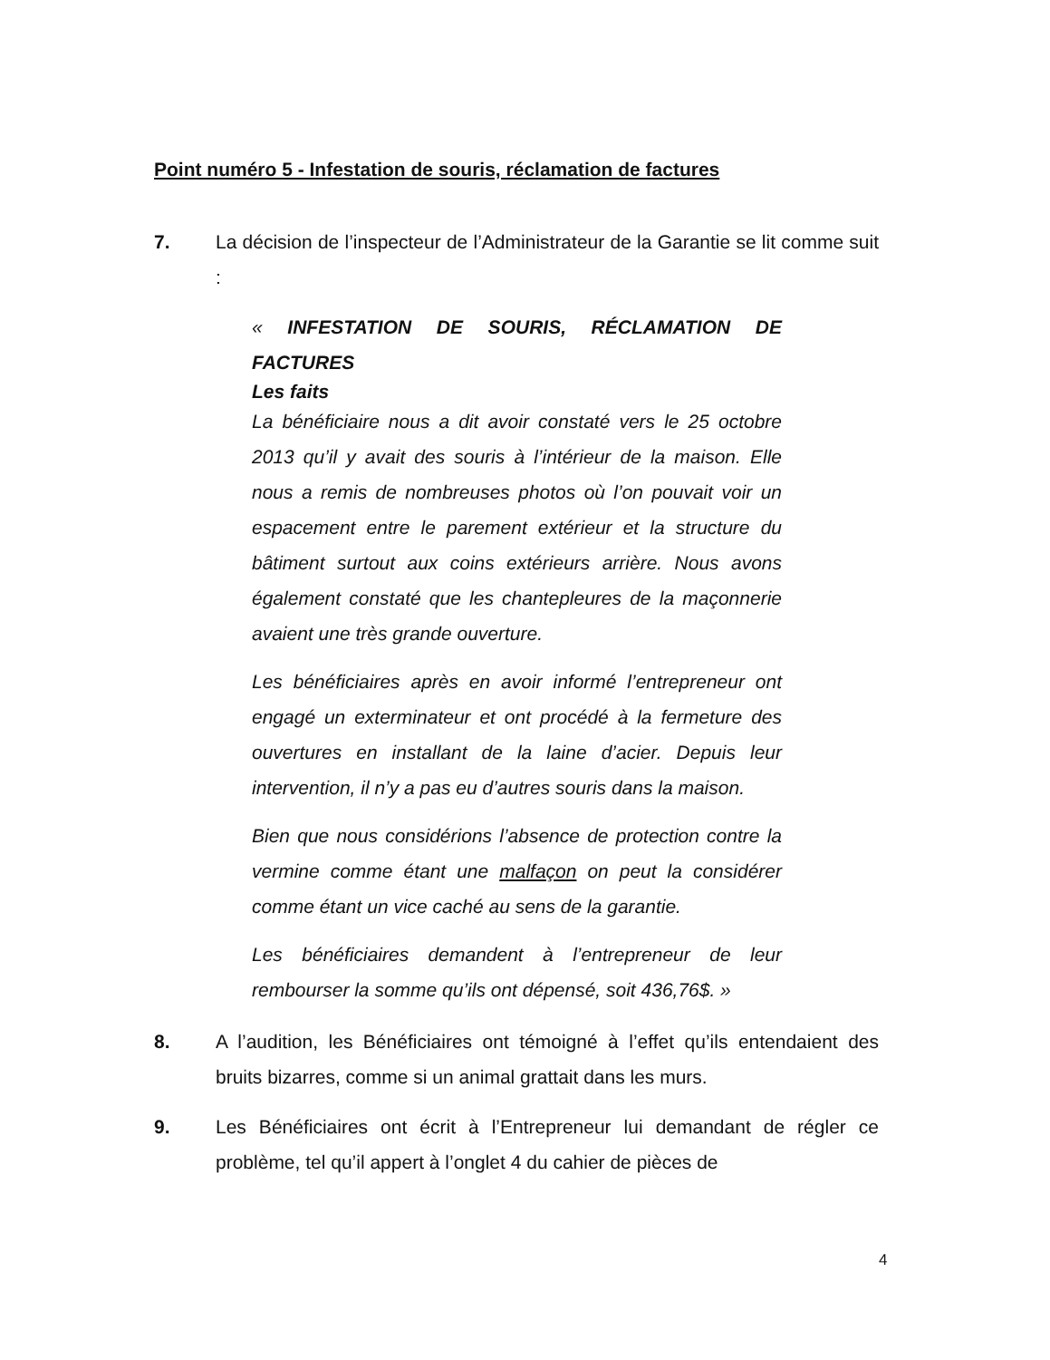Point numéro 5 - Infestation de souris, réclamation de factures
7. La décision de l’inspecteur de l’Administrateur de la Garantie se lit comme suit :
« INFESTATION DE SOURIS, RÉCLAMATION DE FACTURES
Les faits
La bénéficiaire nous a dit avoir constaté vers le 25 octobre 2013 qu’il y avait des souris à l’intérieur de la maison. Elle nous a remis de nombreuses photos où l’on pouvait voir un espacement entre le parement extérieur et la structure du bâtiment surtout aux coins extérieurs arrière. Nous avons également constaté que les chantepleures de la maçonnerie avaient une très grande ouverture.
Les bénéficiaires après en avoir informé l’entrepreneur ont engagé un exterminateur et ont procédé à la fermeture des ouvertures en installant de la laine d’acier. Depuis leur intervention, il n’y a pas eu d’autres souris dans la maison.
Bien que nous considérions l’absence de protection contre la vermine comme étant une malfaçon on peut la considérer comme étant un vice caché au sens de la garantie.
Les bénéficiaires demandent à l’entrepreneur de leur rembourser la somme qu’ils ont dépensé, soit 436,76$. »
8. A l’audition, les Bénéficiaires ont témoigné à l’effet qu’ils entendaient des bruits bizarres, comme si un animal grattait dans les murs.
9. Les Bénéficiaires ont écrit à l’Entrepreneur lui demandant de régler ce problème, tel qu’il appert à l’onglet 4 du cahier de pièces de
4